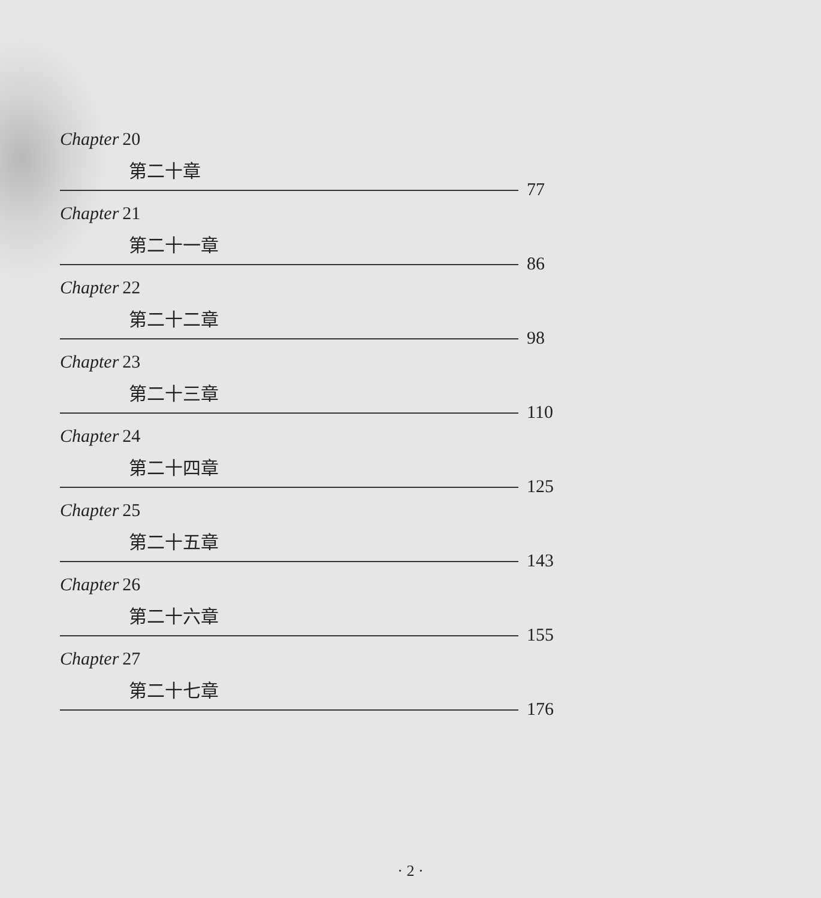Chapter 20
第二十章
77
Chapter 21
第二十一章
86
Chapter 22
第二十二章
98
Chapter 23
第二十三章
110
Chapter 24
第二十四章
125
Chapter 25
第二十五章
143
Chapter 26
第二十六章
155
Chapter 27
第二十七章
176
· 2 ·